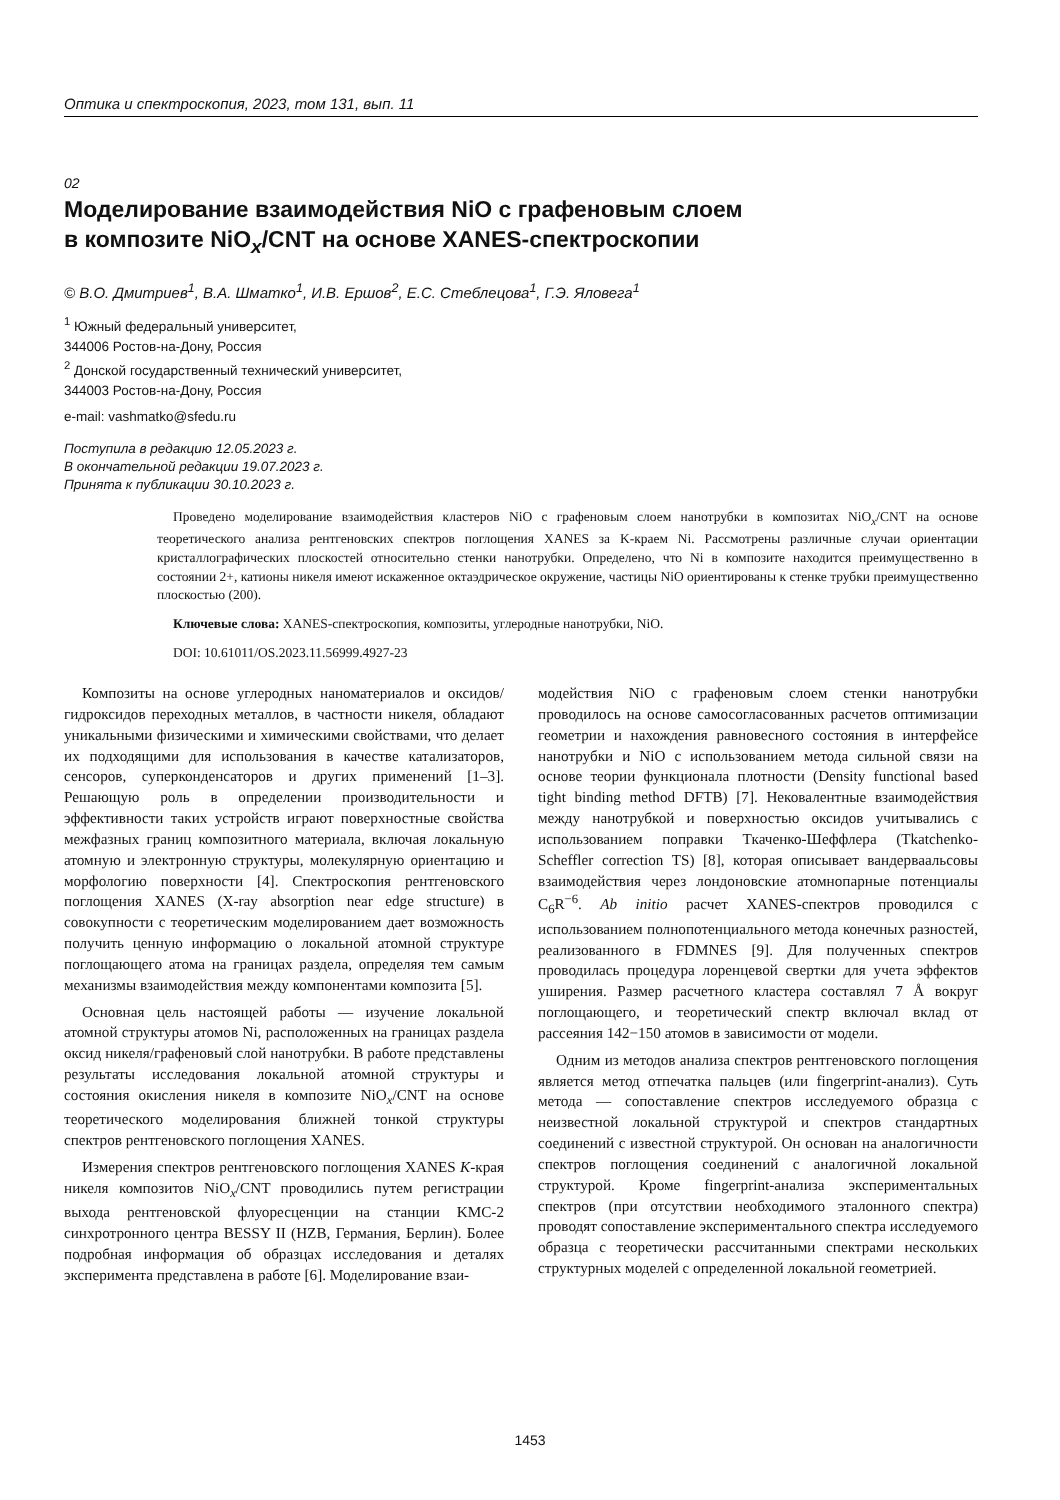Оптика и спектроскопия, 2023, том 131, вып. 11
02
Моделирование взаимодействия NiO с графеновым слоем
в композите NiO<sub>x</sub>/CNT на основе XANES-спектроскопии
© В.О. Дмитриев<sup>1</sup>, В.А. Шматко<sup>1</sup>, И.В. Ершов<sup>2</sup>, Е.С. Стеблецова<sup>1</sup>, Г.Э. Яловега<sup>1</sup>
<sup>1</sup> Южный федеральный университет,
344006 Ростов-на-Дону, Россия
<sup>2</sup> Донской государственный технический университет,
344003 Ростов-на-Дону, Россия
e-mail: vashmatko@sfedu.ru
Поступила в редакцию 12.05.2023 г.
В окончательной редакции 19.07.2023 г.
Принята к публикации 30.10.2023 г.
Проведено моделирование взаимодействия кластеров NiO с графеновым слоем нанотрубки в композитах NiO<sub>x</sub>/CNT на основе теоретического анализа рентгеновских спектров поглощения XANES за K-краем Ni. Рассмотрены различные случаи ориентации кристаллографических плоскостей относительно стенки нанотрубки. Определено, что Ni в композите находится преимущественно в состоянии 2+, катионы никеля имеют искаженное октаэдрическое окружение, частицы NiO ориентированы к стенке трубки преимущественно плоскостью (200).
Ключевые слова: XANES-спектроскопия, композиты, углеродные нанотрубки, NiO.
DOI: 10.61011/OS.2023.11.56999.4927-23
Композиты на основе углеродных наноматериалов и оксидов/гидроксидов переходных металлов, в частности никеля, обладают уникальными физическими и химическими свойствами, что делает их подходящими для использования в качестве катализаторов, сенсоров, суперконденсаторов и других применений [1–3]. Решающую роль в определении производительности и эффективности таких устройств играют поверхностные свойства межфазных границ композитного материала, включая локальную атомную и электронную структуры, молекулярную ориентацию и морфологию поверхности [4]. Спектроскопия рентгеновского поглощения XANES (X-ray absorption near edge structure) в совокупности с теоретическим моделированием дает возможность получить ценную информацию о локальной атомной структуре поглощающего атома на границах раздела, определяя тем самым механизмы взаимодействия между компонентами композита [5].
Основная цель настоящей работы — изучение локальной атомной структуры атомов Ni, расположенных на границах раздела оксид никеля/графеновый слой нанотрубки. В работе представлены результаты исследования локальной атомной структуры и состояния окисления никеля в композите NiO<sub>x</sub>/CNT на основе теоретического моделирования ближней тонкой структуры спектров рентгеновского поглощения XANES.
Измерения спектров рентгеновского поглощения XANES K-края никеля композитов NiO<sub>x</sub>/CNT проводились путем регистрации выхода рентгеновской флуоресценции на станции KMC-2 синхротронного центра BESSY II (HZB, Германия, Берлин). Более подробная информация об образцах исследования и деталях эксперимента представлена в работе [6]. Моделирование взаи-
модействия NiO с графеновым слоем стенки нанотрубки проводилось на основе самосогласованных расчетов оптимизации геометрии и нахождения равновесного состояния в интерфейсе нанотрубки и NiO с использованием метода сильной связи на основе теории функционала плотности (Density functional based tight binding method DFTB) [7]. Нековалентные взаимодействия между нанотрубкой и поверхностью оксидов учитывались с использованием поправки Ткаченко-Шеффлера (Tkatchenko-Scheffler correction TS) [8], которая описывает вандерваальсовы взаимодействия через лондоновские атомнопарные потенциалы C<sub>6</sub>R<sup>−6</sup>. Ab initio расчет XANES-спектров проводился с использованием полнопотенциального метода конечных разностей, реализованного в FDMNES [9]. Для полученных спектров проводилась процедура лоренцевой свертки для учета эффектов уширения. Размер расчетного кластера составлял 7 Å вокруг поглощающего, и теоретический спектр включал вклад от рассеяния 142−150 атомов в зависимости от модели.
Одним из методов анализа спектров рентгеновского поглощения является метод отпечатка пальцев (или fingerprint-анализ). Суть метода — сопоставление спектров исследуемого образца с неизвестной локальной структурой и спектров стандартных соединений с известной структурой. Он основан на аналогичности спектров поглощения соединений с аналогичной локальной структурой. Кроме fingerprint-анализа экспериментальных спектров (при отсутствии необходимого эталонного спектра) проводят сопоставление экспериментального спектра исследуемого образца с теоретически рассчитанными спектрами нескольких структурных моделей с определенной локальной геометрией.
1453